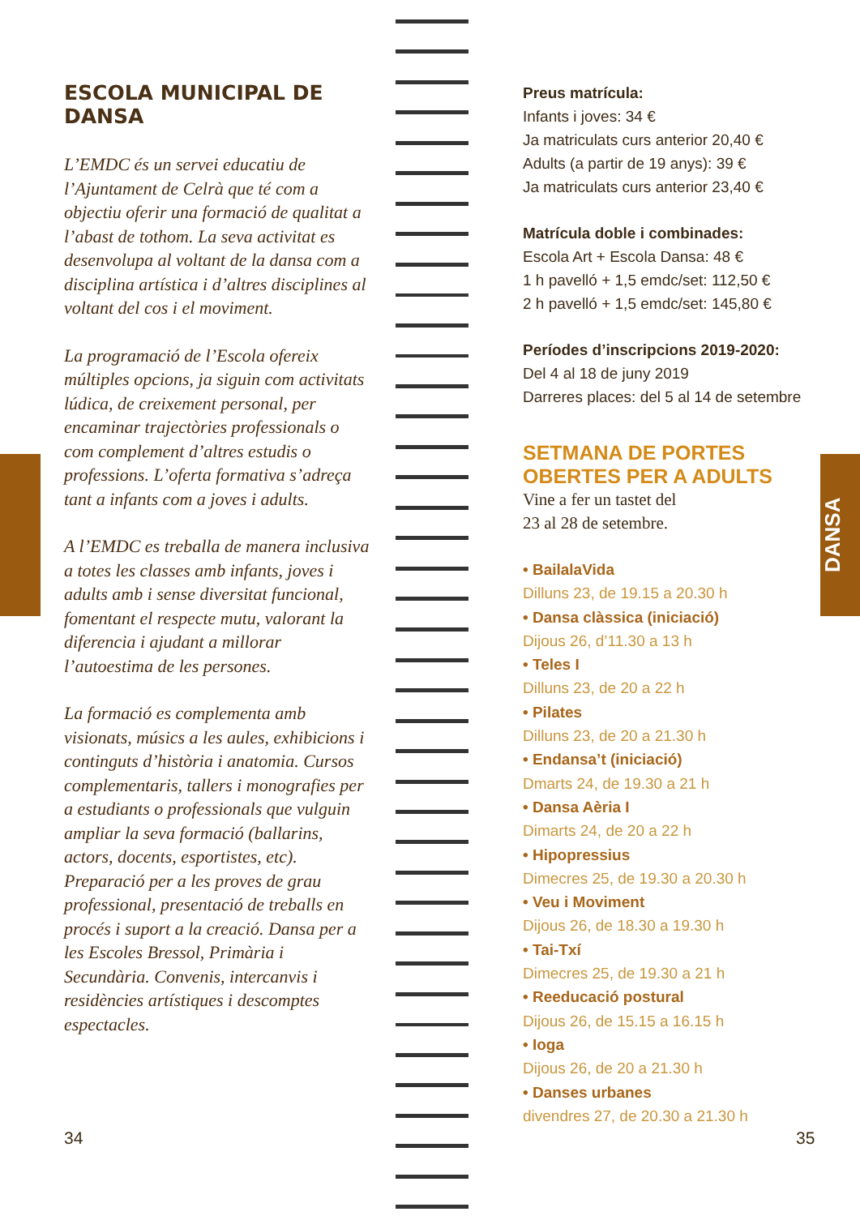DANSA
ESCOLA MUNICIPAL DE DANSA
L’EMDC és un servei educatiu de l’Ajuntament de Celrà que té com a objectiu oferir una formació de qualitat a l’abast de tothom. La seva activitat es desenvolupa al voltant de la dansa com a disciplina artística i d’altres disciplines al voltant del cos i el moviment.
La programació de l’Escola ofereix múltiples opcions, ja siguin com activitats lúdica, de creixement personal, per encaminar trajectòries professionals o com complement d’altres estudis o professions. L’oferta formativa s’adreça tant a infants com a joves i adults.
A l’EMDC es treballa de manera inclusiva a totes les classes amb infants, joves i adults amb i sense diversitat funcional, fomentant el respecte mutu, valorant la diferencia i ajudant a millorar l’autoestima de les persones.
La formació es complementa amb visionats, músics a les aules, exhibicions i continguts d’història i anatomia. Cursos complementaris, tallers i monografies per a estudiants o professionals que vulguin ampliar la seva formació (ballarins, actors, docents, esportistes, etc). Preparació per a les proves de grau professional, presentació de treballs en procés i suport a la creació. Dansa per a les Escoles Bressol, Primària i Secundària. Convenis, intercanvis i residències artístiques i descomptes espectacles.
34
Preus matrícula:
Infants i joves: 34 €
Ja matriculats curs anterior 20,40 €
Adults (a partir de 19 anys): 39 €
Ja matriculats curs anterior 23,40 €
Matrícula doble i combinades:
Escola Art + Escola Dansa: 48 €
1 h pavelló + 1,5 emdc/set: 112,50 €
2 h pavelló + 1,5 emdc/set: 145,80 €
Períodes d’inscripcions 2019-2020:
Del 4 al 18 de juny 2019
Darreres places: del 5 al 14 de setembre
SETMANA DE PORTES OBERTES PER A ADULTS
Vine a fer un tastet del
23 al 28 de setembre.
• BailalaVida
Dilluns 23, de 19.15 a 20.30 h
• Dansa clàssica (iniciació)
Dijous 26, d’11.30 a 13 h
• Teles I
Dilluns 23, de 20 a 22 h
• Pilates
Dilluns 23, de 20 a 21.30 h
• Endansa’t (iniciació)
Dmarts 24, de 19.30 a 21 h
• Dansa Aèria I
Dimarts 24, de 20 a 22 h
• Hipopressius
Dimecres 25, de 19.30 a 20.30 h
• Veu i Moviment
Dijous 26, de 18.30 a 19.30 h
• Tai-Txí
Dimecres 25, de 19.30 a 21 h
• Reeducació postural
Dijous 26, de 15.15 a 16.15 h
• Ioga
Dijous 26, de 20 a 21.30 h
• Danses urbanes
divendres 27, de 20.30 a 21.30 h
35